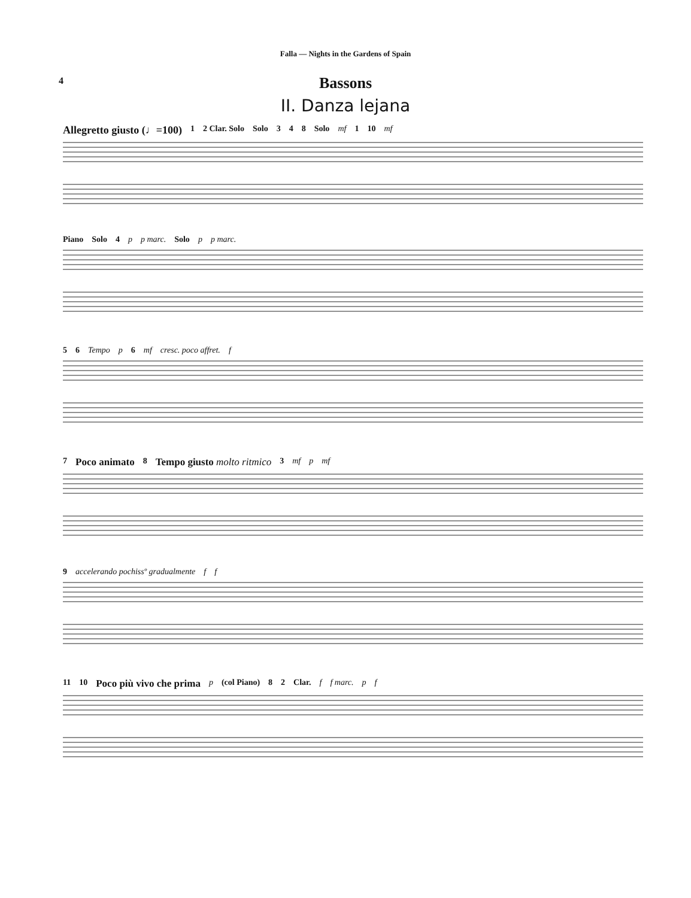Falla — Nights in the Gardens of Spain
4
Bassons
II. Danza lejana
Allegretto giusto (♩=100) 1 2 Clar. Solo Solo 3 4 8 Solo mf 1 10 mf
Piano Solo 4 p p marc. Solo p p marc.
5 6 Tempo p 6 mf cresc. poco affret. f
7 Poco animato 8 Tempo giusto molto ritmico 3 mf p mf
9 accelerando pochissº gradualmente f f
11 10 Poco più vivo che prima p (col Piano) 8 2 Clar. f f marc. p f